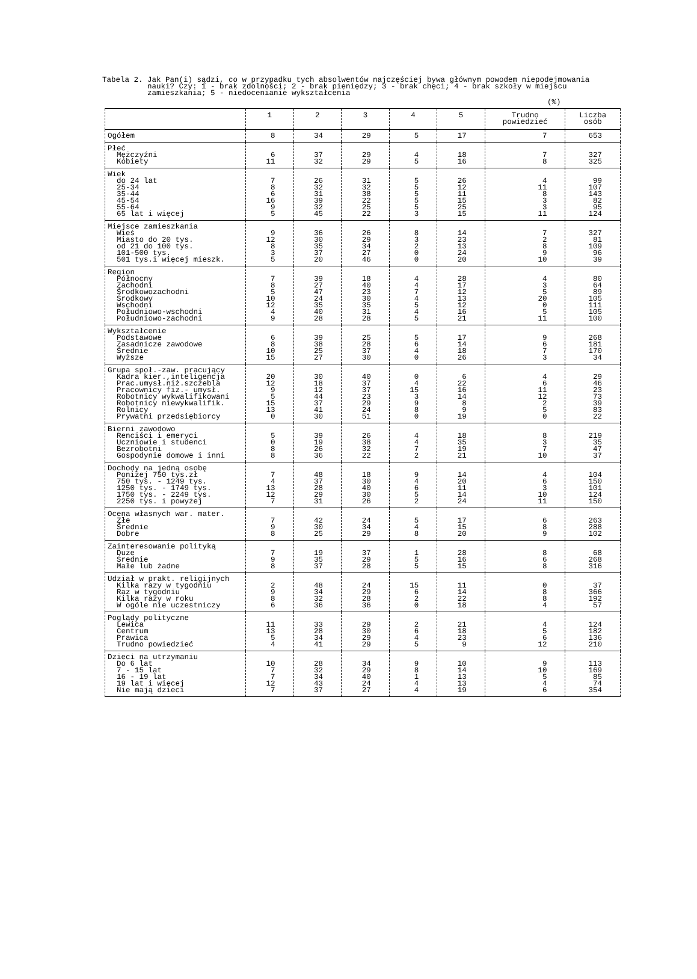Tabela 2. Jak Pan(i) sądzi, co w przypadku tych absolwentów najczęściej bywa głównym powodem niepodejmowania nauki? Czy: 1 - brak zdolności; 2 - brak pieniędzy; 3 - brak chęci; 4 - brak szkoły w miejscu zamieszkania; 5 - niedocenianie wykształcenia
(%)
| | 1 | 2 | 3 | 4 | 5 | Trudno powiedzieć | Liczba osób |
| --- | --- | --- | --- | --- | --- | --- | --- |
| Ogółem | 8 | 34 | 29 | 5 | 17 | 7 | 653 |
| Płeć Mężczyźni Kobiety | 6 11 | 37 32 | 29 29 | 4 5 | 18 16 | 7 8 | 327 325 |
| Wiek do 24 lat 25-34 35-44 45-54 55-64 65 lat i więcej | 7 8 6 16 9 5 | 26 32 31 39 32 45 | 31 32 38 22 25 22 | 5 5 5 5 5 3 | 26 12 11 15 25 15 | 4 11 8 3 3 11 | 99 107 143 82 95 124 |
| Miejsce zamieszkania Wieś Miasto do 20 tys. od 21 do 100 tys. 101-500 tys. 501 tys.i więcej mieszk. | 9 12 8 3 5 | 36 30 35 37 20 | 26 29 34 27 46 | 8 3 2 0 0 | 14 23 13 24 20 | 7 2 8 9 10 | 327 81 109 96 39 |
| Region Północny Zachodni Środkowozachodni Środkowy Wschodni Południowo-wschodni Południowo-zachodni | 7 8 5 10 12 4 9 | 39 27 47 24 35 40 28 | 18 40 23 30 35 31 28 | 4 4 7 4 5 4 5 | 28 17 12 13 12 16 21 | 4 3 5 20 0 5 11 | 80 64 89 105 111 105 100 |
| Wykształcenie Podstawowe Zasadnicze zawodowe Średnie Wyższe | 6 8 10 15 | 39 38 25 27 | 25 28 37 30 | 5 6 4 0 | 17 14 18 26 | 9 6 7 3 | 268 181 170 34 |
| Grupa społ.-zaw. pracujący Kadra kier.,inteligencja Prac.umysł.niż.szczebla Pracownicy fiz.- umysł. Robotnicy wykwalifikowani Robotnicy niewykwalifik. Rolnicy Prywatni przedsiębiorcy | 20 12 9 5 15 13 0 | 30 18 12 44 37 41 30 | 40 37 37 23 29 24 51 | 0 4 15 3 9 8 0 | 6 22 16 14 8 9 19 | 4 6 11 12 2 5 0 | 29 46 23 73 39 83 22 |
| Bierni zawodowo Renciści i emeryci Uczniowie i studenci Bezrobotni Gospodynie domowe i inni | 5 0 8 8 | 39 19 26 36 | 26 38 32 22 | 4 4 7 2 | 18 35 19 21 | 8 3 7 10 | 219 35 47 37 |
| Dochody na jedną osobę Poniżej 750 tys.zł 750 tys. - 1249 tys. 1250 tys. - 1749 tys. 1750 tys. - 2249 tys. 2250 tys. i powyżej | 7 4 13 12 7 | 48 37 28 29 31 | 18 30 40 30 26 | 9 4 6 5 2 | 14 20 11 14 24 | 4 6 3 10 11 | 104 150 101 124 150 |
| Ocena własnych war. mater. Złe Średnie Dobre | 7 9 8 | 42 30 25 | 24 34 29 | 5 4 8 | 17 15 20 | 6 8 9 | 263 288 102 |
| Zainteresowanie polityką Duże Średnie Małe lub żadne | 7 9 8 | 19 35 37 | 37 29 28 | 1 5 5 | 28 16 15 | 8 6 8 | 68 268 316 |
| Udział w prakt. religijnych Kilka razy w tygodniu Raz w tygodniu Kilka razy w roku W ogóle nie uczestniczy | 2 9 8 6 | 48 34 32 36 | 24 29 28 36 | 15 6 2 0 | 11 14 22 18 | 0 8 8 4 | 37 366 192 57 |
| Poglądy polityczne Lewica Centrum Prawica Trudno powiedzieć | 11 13 5 4 | 33 28 34 41 | 29 30 29 29 | 2 6 4 5 | 21 18 23 9 | 4 5 6 12 | 124 182 136 210 |
| Dzieci na utrzymaniu Do 6 lat 7 - 15 lat 16 - 19 lat 19 lat i więcej Nie mają dzieci | 10 7 7 12 7 | 28 32 34 43 37 | 34 29 40 24 27 | 9 8 1 4 4 | 10 14 13 13 19 | 9 10 5 4 6 | 113 169 85 74 354 |